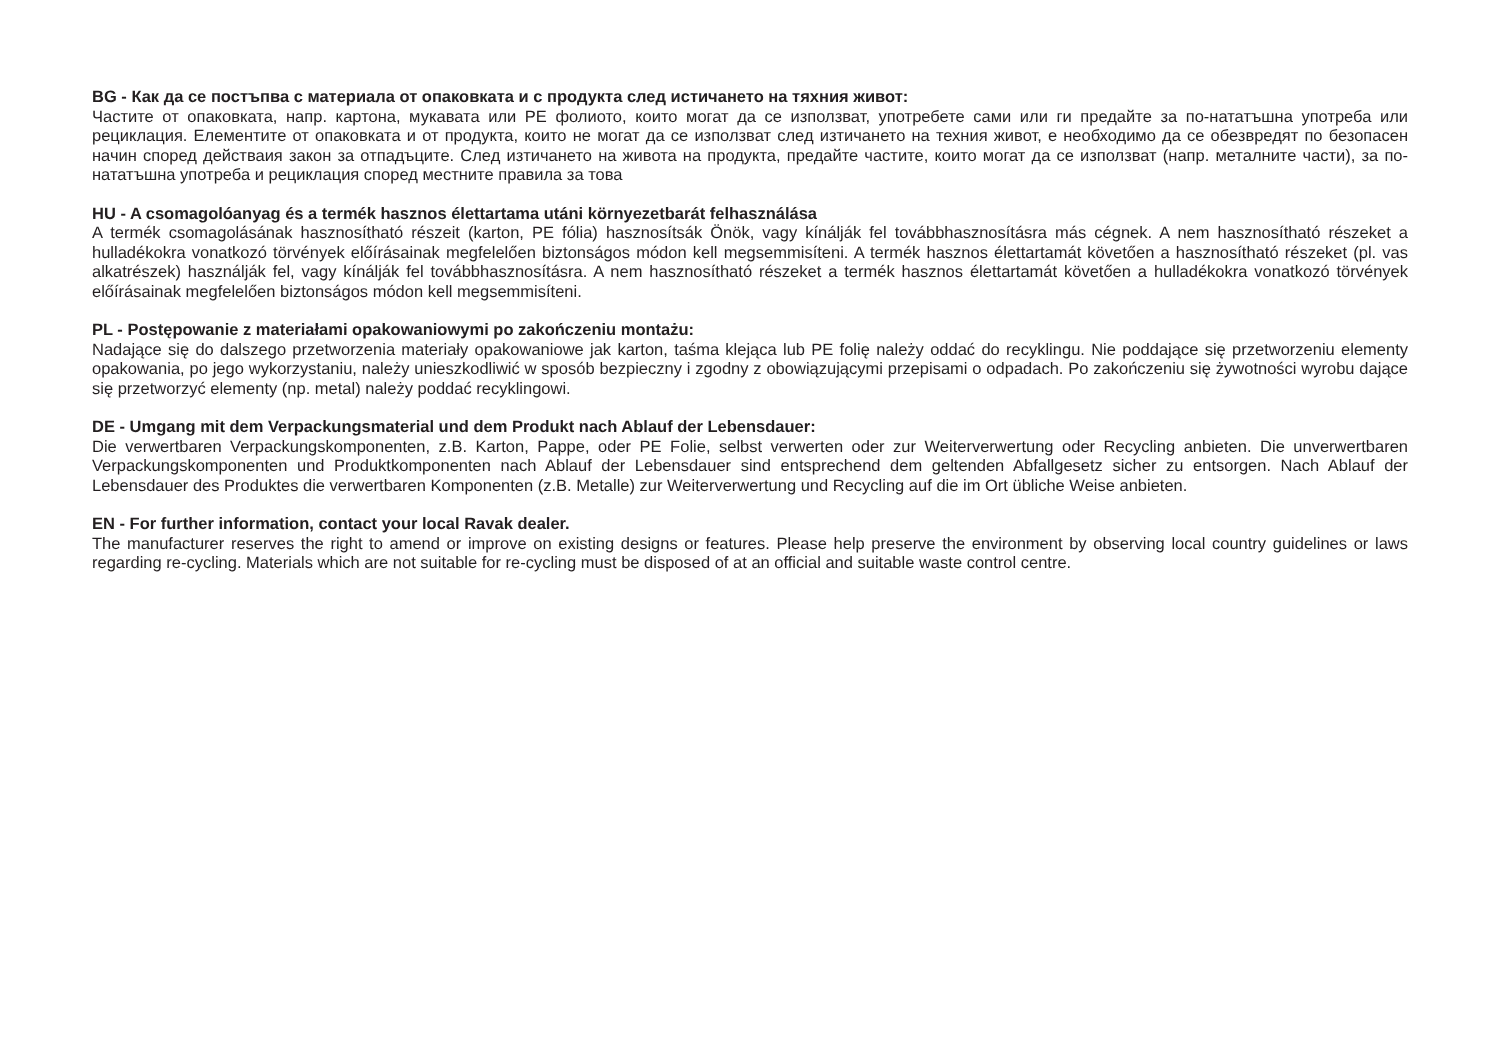BG - Как да се постъпва с материала от опаковката и с продукта след истичането на тяхния живот:
Частите от опаковката, напр. картона, мукавата или PE фолиото, които могат да се използват, употребете сами или ги предайте за по-нататъшна употреба или рециклация. Елементите от опаковката и от продукта, които не могат да се използват след изтичането на техния живот, е необходимо да се обезвредят по безопасен начин според действаия закон за отпадъците. След изтичането на живота на продукта, предайте частите, които могат да се използват (напр. металните части), за по-нататъшна употреба и рециклация според местните правила за това
HU - A csomagolóanyag és a termék hasznos élettartama utáni környezetbarát felhasználása
A termék csomagolásának hasznosítható részeit (karton, PE fólia) hasznosítsák Önök, vagy kínálják fel továbbhasznosításra más cégnek. A nem hasznosítható részeket a hulladékokra vonatkozó törvények előírásainak megfelelően biztonságos módon kell megsemmisíteni. A termék hasznos élettartamát követően a hasznosítható részeket (pl. vas alkatrészek) használják fel, vagy kínálják fel továbbhasznosításra. A nem hasznosítható részeket a termék hasznos élettartamát követően a hulladékokra vonatkozó törvények előírásainak megfelelően biztonságos módon kell megsemmisíteni.
PL - Postępowanie z materiałami opakowaniowymi po zakończeniu montażu:
Nadające się do dalszego przetworzenia materiały opakowaniowe jak karton, taśma klejąca lub PE folię należy oddać do recyklingu. Nie poddające się przetworzeniu elementy opakowania, po jego wykorzystaniu, należy unieszkodliwić w sposób bezpieczny i zgodny z obowiązującymi przepisami o odpadach. Po zakończeniu się żywotności wyrobu dające się przetworzyć elementy (np. metal) należy poddać recyklingowi.
DE - Umgang mit dem Verpackungsmaterial und dem Produkt nach Ablauf der Lebensdauer:
Die verwertbaren Verpackungskomponenten, z.B. Karton, Pappe, oder PE Folie, selbst verwerten oder zur Weiterverwertung oder Recycling anbieten. Die unverwertbaren Verpackungskomponenten und Produktkomponenten nach Ablauf der Lebensdauer sind entsprechend dem geltenden Abfallgesetz sicher zu entsorgen. Nach Ablauf der Lebensdauer des Produktes die verwertbaren Komponenten (z.B. Metalle) zur Weiterverwertung und Recycling auf die im Ort übliche Weise anbieten.
EN - For further information, contact your local Ravak dealer.
The manufacturer reserves the right to amend or improve on existing designs or features. Please help preserve the environment by observing local country guidelines or laws regarding re-cycling. Materials which are not suitable for re-cycling must be disposed of at an official and suitable waste control centre.